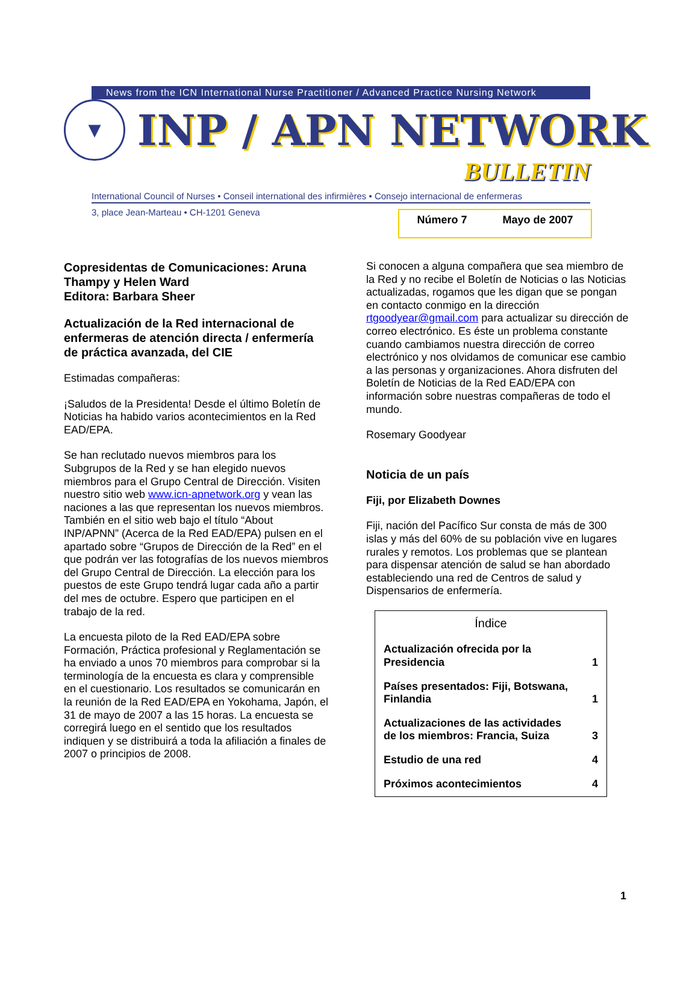News from the ICN International Nurse Practitioner / Advanced Practice Nursing Network
▼
INP / APN NETWORK
BULLETIN
International Council of Nurses • Conseil international des infirmières • Consejo internacional de enfermeras
3, place Jean-Marteau • CH-1201 Geneva
Número 7 Mayo de 2007
Copresidentas de Comunicaciones: Aruna Thampy y Helen Ward
Editora: Barbara Sheer
Actualización de la Red internacional de enfermeras de atención directa / enfermería de práctica avanzada, del CIE
Estimadas compañeras:
¡Saludos de la Presidenta! Desde el último Boletín de Noticias ha habido varios acontecimientos en la Red EAD/EPA.
Se han reclutado nuevos miembros para los Subgrupos de la Red y se han elegido nuevos miembros para el Grupo Central de Dirección. Visiten nuestro sitio web www.icn-apnetwork.org y vean las naciones a las que representan los nuevos miembros. También en el sitio web bajo el título “About INP/APNN” (Acerca de la Red EAD/EPA) pulsen en el apartado sobre “Grupos de Dirección de la Red” en el que podrán ver las fotografías de los nuevos miembros del Grupo Central de Dirección. La elección para los puestos de este Grupo tendrá lugar cada año a partir del mes de octubre. Espero que participen en el trabajo de la red.
La encuesta piloto de la Red EAD/EPA sobre Formación, Práctica profesional y Reglamentación se ha enviado a unos 70 miembros para comprobar si la terminología de la encuesta es clara y comprensible en el cuestionario. Los resultados se comunicarán en la reunión de la Red EAD/EPA en Yokohama, Japón, el 31 de mayo de 2007 a las 15 horas. La encuesta se corregirá luego en el sentido que los resultados indiquen y se distribuirá a toda la afiliación a finales de 2007 o principios de 2008.
Si conocen a alguna compañera que sea miembro de la Red y no recibe el Boletín de Noticias o las Noticias actualizadas, rogamos que les digan que se pongan en contacto conmigo en la dirección rtgoodyear@gmail.com para actualizar su dirección de correo electrónico. Es éste un problema constante cuando cambiamos nuestra dirección de correo electrónico y nos olvidamos de comunicar ese cambio a las personas y organizaciones. Ahora disfruten del Boletín de Noticias de la Red EAD/EPA con información sobre nuestras compañeras de todo el mundo.
Rosemary Goodyear
Noticia de un país
Fiji, por Elizabeth Downes
Fiji, nación del Pacífico Sur consta de más de 300 islas y más del 60% de su población vive en lugares rurales y remotos. Los problemas que se plantean para dispensar atención de salud se han abordado estableciendo una red de Centros de salud y Dispensarios de enfermería.
| Índice | |
| --- | --- |
| Actualización ofrecida por la Presidencia | 1 |
| Países presentados: Fiji, Botswana, Finlandia | 1 |
| Actualizaciones de las actividades de los miembros: Francia, Suiza | 3 |
| Estudio de una red | 4 |
| Próximos acontecimientos | 4 |
1